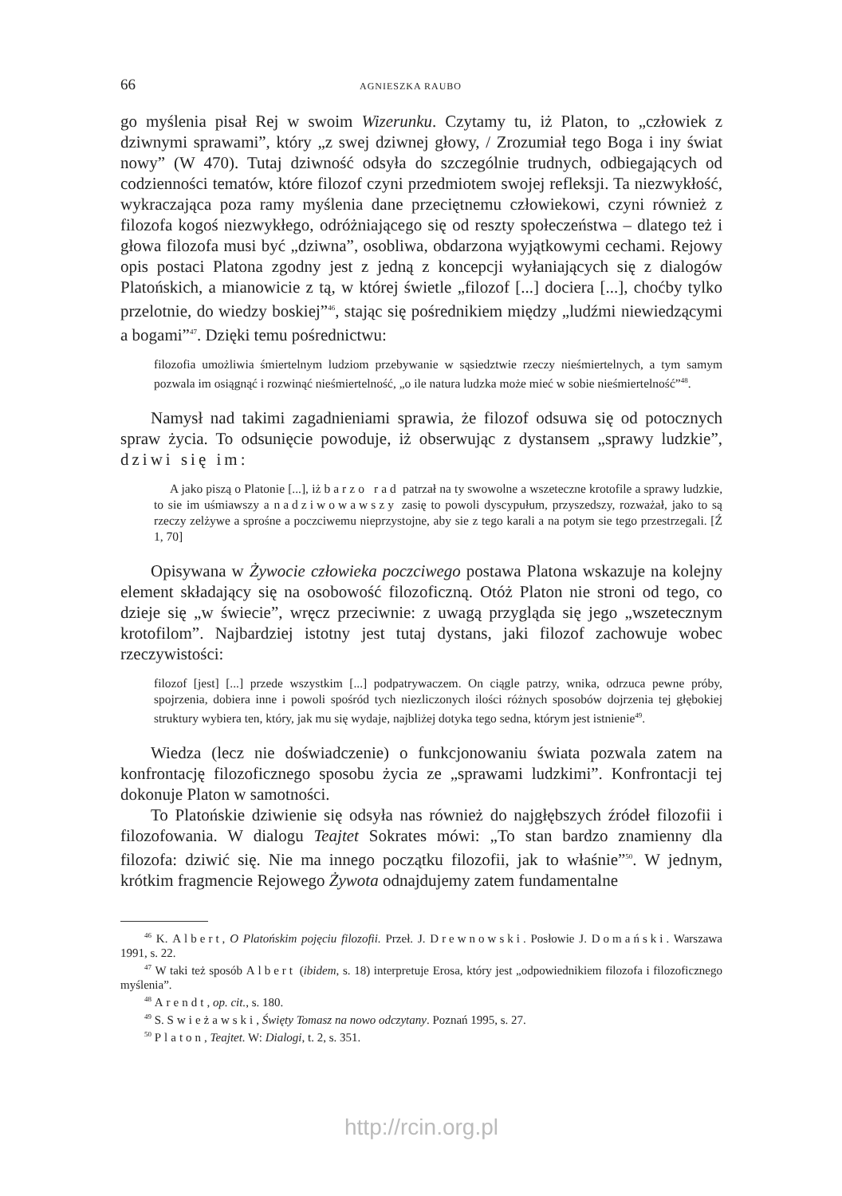66 AGNIESZKA RAUBO
go myślenia pisał Rej w swoim Wizerunku. Czytamy tu, iż Platon, to „człowiek z dziwnymi sprawami”, który „z swej dziwnej głowy, / Zrozumiał tego Boga i iny świat nowy” (W 470). Tutaj dziwność odsyła do szczególnie trudnych, odbiegających od codzienności tematów, które filozof czyni przedmiotem swojej refleksji. Ta niezwykłość, wykraczająca poza ramy myślenia dane przeciętnemu człowiekowi, czyni również z filozofa kogoś niezwykłego, odróżniającego się od reszty społeczeństwa – dlatego też i głowa filozofa musi być „dziwna”, osobliwa, obdarzona wyjątkowymi cechami. Rejowy opis postaci Platona zgodny jest z jedną z koncepcji wyłaniających się z dialogów Platońskich, a mianowicie z tą, w której świetle „filozof [...] dociera [...], choćby tylko przelotnie, do wiedzy boskiej”<sup>46</sup>, stając się pośrednikiem między „ludźmi niewiedzącymi a bogami”<sup>47</sup>. Dzięki temu pośrednictwu:
filozofia umożliwia śmiertelnym ludziom przebywanie w sąsiedztwie rzeczy nieśmiertelnych, a tym samym pozwala im osiągnąć i rozwinąć nieśmiertelność, „o ile natura ludzka może mieć w sobie nieśmiertelność”<sup>48</sup>.
Namysł nad takimi zagadnieniami sprawia, że filozof odsuwa się od potocznych spraw życia. To odsunięcie powoduje, iż obserwując z dystansem „sprawy ludzkie”, dziwi się im:
A jako piszą o Platonie [...], iż barzo rad patrzał na ty swowolne a wszeteczne krotofile a sprawy ludzkie, to sie im uśmiawszy a nadziwowawszy zasię to powoli dyscypułum, przyszedszy, rozważał, jako to są rzeczy zelżywe a sprośne a poczciwemu nieprzystojne, aby sie z tego karali a na potym sie tego przestrzegali. [Ź 1, 70]
Opisywana w Żywocie człowieka poczciwego postawa Platona wskazuje na kolejny element składający się na osobowość filozoficzną. Otóż Platon nie stroni od tego, co dzieje się „w świecie”, wręcz przeciwnie: z uwagą przygląda się jego „wszetecznym krotofilom”. Najbardziej istotny jest tutaj dystans, jaki filozof zachowuje wobec rzeczywistości:
filozof [jest] [...] przede wszystkim [...] podpatrywaczem. On ciągle patrzy, wnika, odrzuca pewne próby, spojrzenia, dobiera inne i powoli spośród tych niezliczonych ilości różnych sposobów dojrzenia tej głębokiej struktury wybiera ten, który, jak mu się wydaje, najbliżej dotyka tego sedna, którym jest istnienie<sup>49</sup>.
Wiedza (lecz nie doświadczenie) o funkcjonowaniu świata pozwala zatem na konfrontację filozoficznego sposobu życia ze „sprawami ludzkimi”. Konfrontacji tej dokonuje Platon w samotności.
To Platońskie dziwienie się odsyła nas również do najgłębszych źródeł filozofii i filozofowania. W dialogu Teajtet Sokrates mówi: „To stan bardzo znamienny dla filozofa: dziwić się. Nie ma innego początku filozofii, jak to właśnie”<sup>50</sup>. W jednym, krótkim fragmencie Rejowego Żywota odnajdujemy zatem fundamentalne
<sup>46</sup> K. Albert, O Platońskim pojęciu filozofii. Przeł. J. Drewnowski. Posłowie J. Domański. Warszawa 1991, s. 22.
<sup>47</sup> W taki też sposób Albert (ibidem, s. 18) interpretuje Erosa, który jest „odpowiednikiem filozofa i filozoficznego myślenia”.
<sup>48</sup> Arendt, op. cit., s. 180.
<sup>49</sup> S. Swieżawski, Święty Tomasz na nowo odczytany. Poznań 1995, s. 27.
<sup>50</sup> Platon, Teajtet. W: Dialogi, t. 2, s. 351.
http://rcin.org.pl